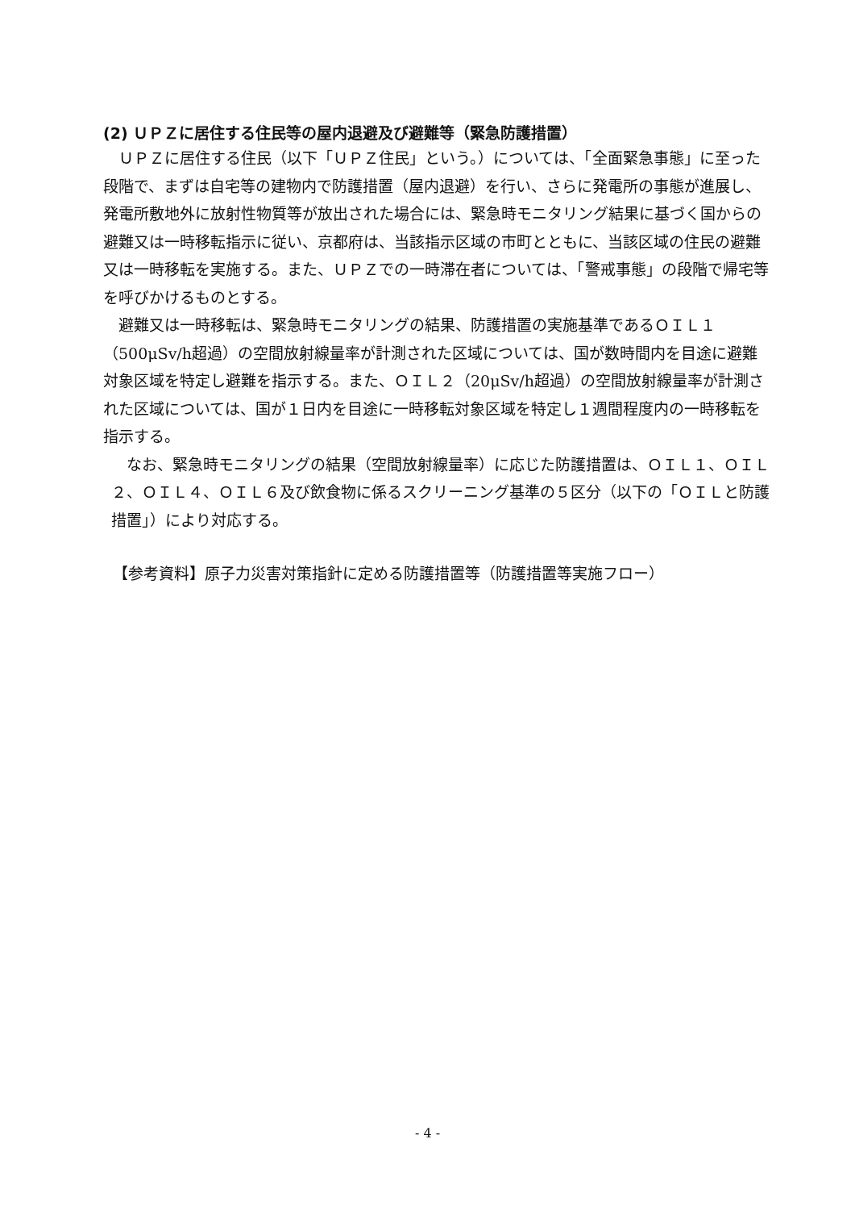(2) ＵＰＺに居住する住民等の屋内退避及び避難等（緊急防護措置）
ＵＰＺに居住する住民（以下「ＵＰＺ住民」という。）については、「全面緊急事態」に至った段階で、まずは自宅等の建物内で防護措置（屋内退避）を行い、さらに発電所の事態が進展し、発電所敷地外に放射性物質等が放出された場合には、緊急時モニタリング結果に基づく国からの避難又は一時移転指示に従い、京都府は、当該指示区域の市町とともに、当該区域の住民の避難又は一時移転を実施する。また、ＵＰＺでの一時滞在者については、「警戒事態」の段階で帰宅等を呼びかけるものとする。
避難又は一時移転は、緊急時モニタリングの結果、防護措置の実施基準であるＯＩＬ１（500μSv/h超過）の空間放射線量率が計測された区域については、国が数時間内を目途に避難対象区域を特定し避難を指示する。また、ＯＩＬ２（20μSv/h超過）の空間放射線量率が計測された区域については、国が１日内を目途に一時移転対象区域を特定し１週間程度内の一時移転を指示する。
なお、緊急時モニタリングの結果（空間放射線量率）に応じた防護措置は、ＯＩＬ１、ＯＩＬ２、ＯＩＬ４、ＯＩＬ６及び飲食物に係るスクリーニング基準の５区分（以下の「ＯＩＬと防護措置」）により対応する。
【参考資料】原子力災害対策指針に定める防護措置等（防護措置等実施フロー）
- 4 -